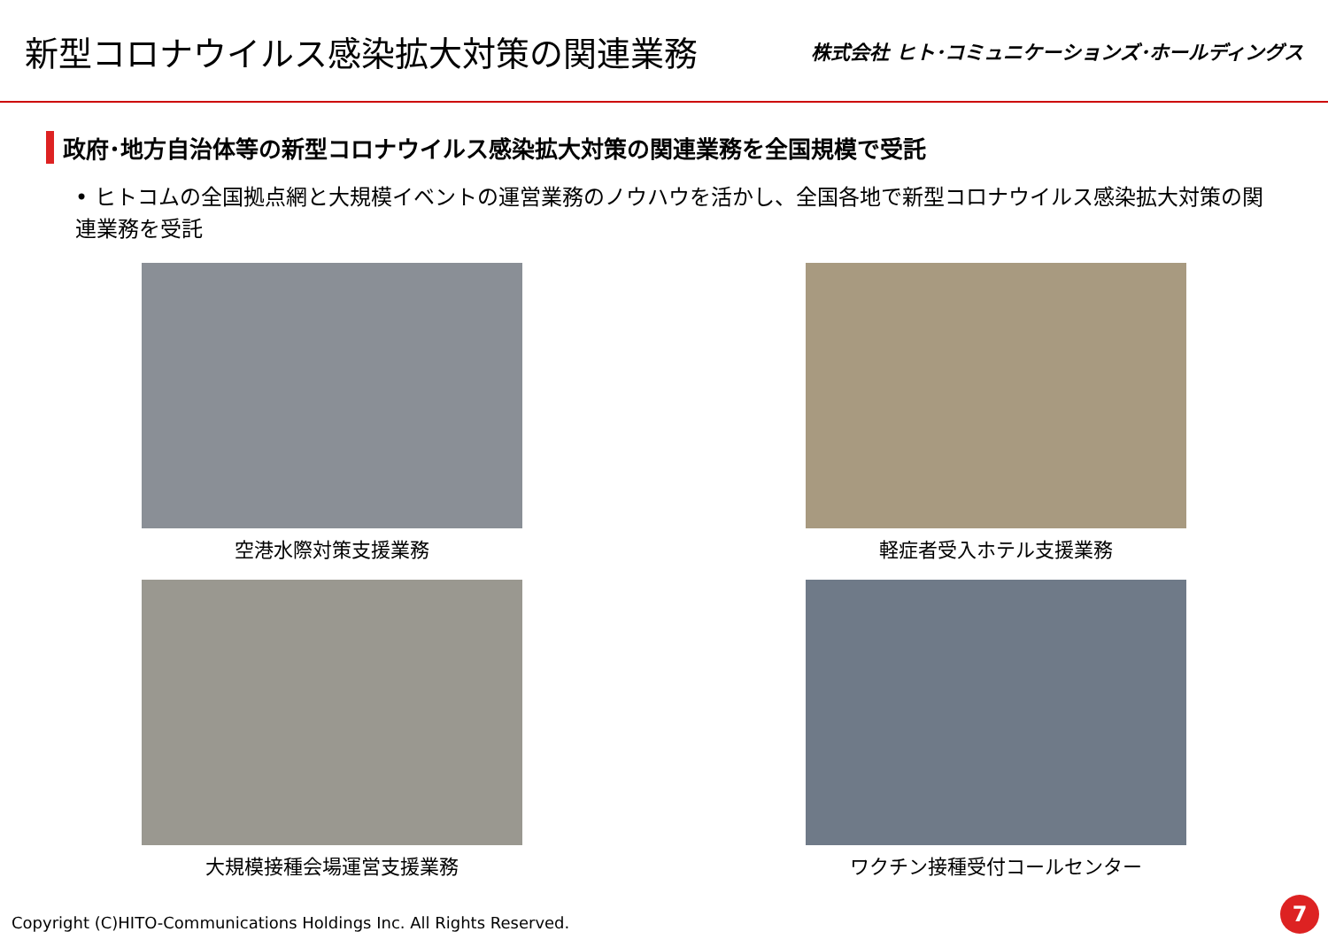新型コロナウイルス感染拡大対策の関連業務
株式会社 ヒト･コミュニケーションズ･ホールディングス
政府･地方自治体等の新型コロナウイルス感染拡大対策の関連業務を全国規模で受託
• ヒトコムの全国拠点網と大規模イベントの運営業務のノウハウを活かし、全国各地で新型コロナウイルス感染拡大対策の関連業務を受託
空港水際対策支援業務
軽症者受入ホテル支援業務
大規模接種会場運営支援業務
ワクチン接種受付コールセンター
Copyright (C)HITO-Communications Holdings Inc. All Rights Reserved.
7